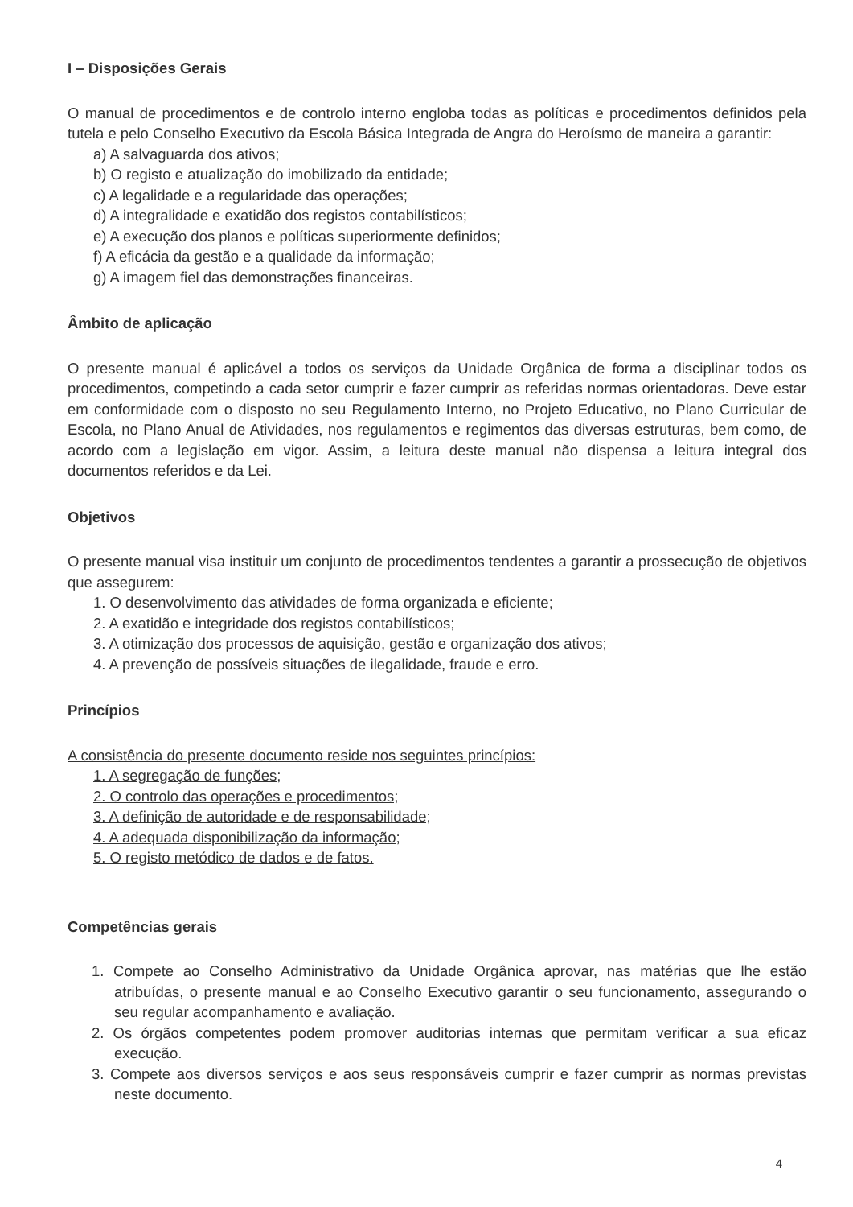I – Disposições Gerais
O manual de procedimentos e de controlo interno engloba todas as políticas e procedimentos definidos pela tutela e pelo Conselho Executivo da Escola Básica Integrada de Angra do Heroísmo de maneira a garantir:
a) A salvaguarda dos ativos;
b) O registo e atualização do imobilizado da entidade;
c) A legalidade e a regularidade das operações;
d) A integralidade e exatidão dos registos contabilísticos;
e) A execução dos planos e políticas superiormente definidos;
f) A eficácia da gestão e a qualidade da informação;
g) A imagem fiel das demonstrações financeiras.
Âmbito de aplicação
O presente manual é aplicável a todos os serviços da Unidade Orgânica de forma a disciplinar todos os procedimentos, competindo a cada setor cumprir e fazer cumprir as referidas normas orientadoras. Deve estar em conformidade com o disposto no seu Regulamento Interno, no Projeto Educativo, no Plano Curricular de Escola, no Plano Anual de Atividades, nos regulamentos e regimentos das diversas estruturas, bem como, de acordo com a legislação em vigor. Assim, a leitura deste manual não dispensa a leitura integral dos documentos referidos e da Lei.
Objetivos
O presente manual visa instituir um conjunto de procedimentos tendentes a garantir a prossecução de objetivos que assegurem:
1. O desenvolvimento das atividades de forma organizada e eficiente;
2. A exatidão e integridade dos registos contabilísticos;
3. A otimização dos processos de aquisição, gestão e organização dos ativos;
4. A prevenção de possíveis situações de ilegalidade, fraude e erro.
Princípios
A consistência do presente documento reside nos seguintes princípios:
1. A segregação de funções;
2. O controlo das operações e procedimentos;
3. A definição de autoridade e de responsabilidade;
4. A adequada disponibilização da informação;
5. O registo metódico de dados e de fatos.
Competências gerais
1. Compete ao Conselho Administrativo da Unidade Orgânica aprovar, nas matérias que lhe estão atribuídas, o presente manual e ao Conselho Executivo garantir o seu funcionamento, assegurando o seu regular acompanhamento e avaliação.
2. Os órgãos competentes podem promover auditorias internas que permitam verificar a sua eficaz execução.
3. Compete aos diversos serviços e aos seus responsáveis cumprir e fazer cumprir as normas previstas neste documento.
4